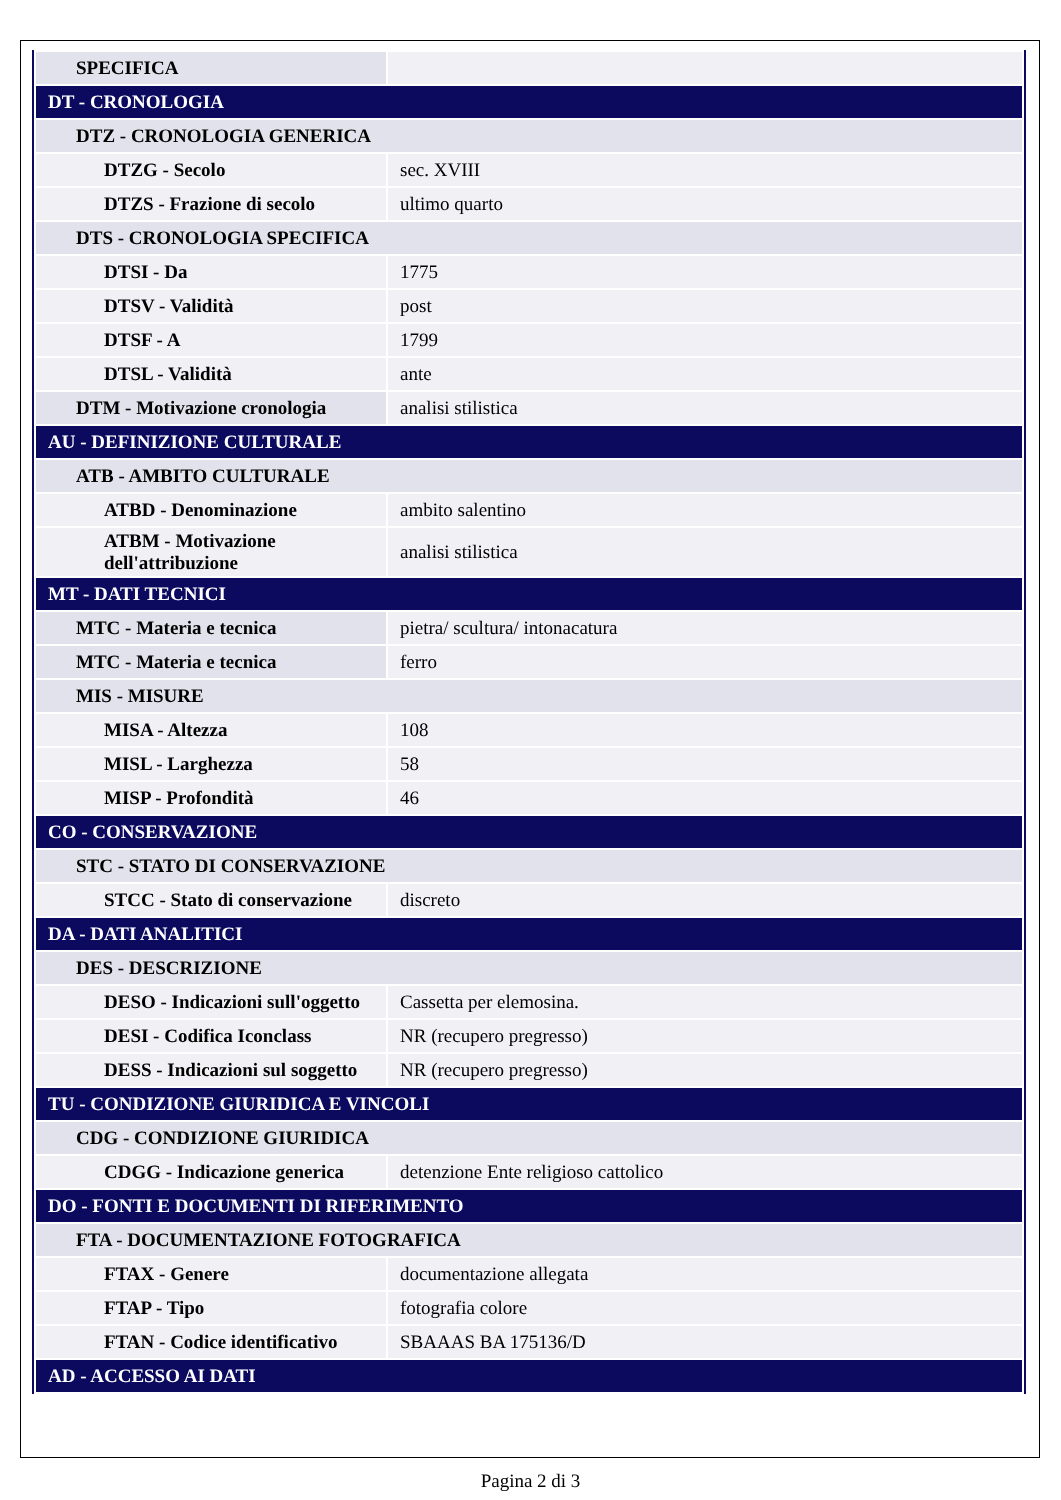| SPECIFICA | |
| DT - CRONOLOGIA | |
| DTZ - CRONOLOGIA GENERICA | |
| DTZG - Secolo | sec. XVIII |
| DTZS - Frazione di secolo | ultimo quarto |
| DTS - CRONOLOGIA SPECIFICA | |
| DTSI - Da | 1775 |
| DTSV - Validità | post |
| DTSF - A | 1799 |
| DTSL - Validità | ante |
| DTM - Motivazione cronologia | analisi stilistica |
| AU - DEFINIZIONE CULTURALE | |
| ATB - AMBITO CULTURALE | |
| ATBD - Denominazione | ambito salentino |
| ATBM - Motivazione dell'attribuzione | analisi stilistica |
| MT - DATI TECNICI | |
| MTC - Materia e tecnica | pietra/ scultura/ intonacatura |
| MTC - Materia e tecnica | ferro |
| MIS - MISURE | |
| MISA - Altezza | 108 |
| MISL - Larghezza | 58 |
| MISP - Profondità | 46 |
| CO - CONSERVAZIONE | |
| STC - STATO DI CONSERVAZIONE | |
| STCC - Stato di conservazione | discreto |
| DA - DATI ANALITICI | |
| DES - DESCRIZIONE | |
| DESO - Indicazioni sull'oggetto | Cassetta per elemosina. |
| DESI - Codifica Iconclass | NR (recupero pregresso) |
| DESS - Indicazioni sul soggetto | NR (recupero pregresso) |
| TU - CONDIZIONE GIURIDICA E VINCOLI | |
| CDG - CONDIZIONE GIURIDICA | |
| CDGG - Indicazione generica | detenzione Ente religioso cattolico |
| DO - FONTI E DOCUMENTI DI RIFERIMENTO | |
| FTA - DOCUMENTAZIONE FOTOGRAFICA | |
| FTAX - Genere | documentazione allegata |
| FTAP - Tipo | fotografia colore |
| FTAN - Codice identificativo | SBAAAS BA 175136/D |
| AD - ACCESSO AI DATI | |
Pagina 2 di 3